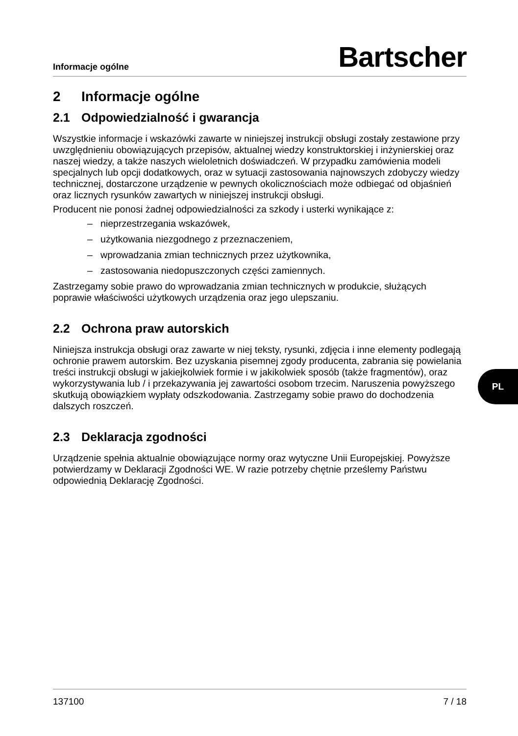Informacje ogólne
Bartscher
2 Informacje ogólne
2.1 Odpowiedzialność i gwarancja
Wszystkie informacje i wskazówki zawarte w niniejszej instrukcji obsługi zostały zestawione przy uwzględnieniu obowiązujących przepisów, aktualnej wiedzy konstruktorskiej i inżynierskiej oraz naszej wiedzy, a także naszych wieloletnich doświadczeń. W przypadku zamówienia modeli specjalnych lub opcji dodatkowych, oraz w sytuacji zastosowania najnowszych zdobyczy wiedzy technicznej, dostarczone urządzenie w pewnych okolicznościach może odbiegać od objaśnień oraz licznych rysunków zawartych w niniejszej instrukcji obsługi.
Producent nie ponosi żadnej odpowiedzialności za szkody i usterki wynikające z:
– nieprzestrzegania wskazówek,
– użytkowania niezgodnego z przeznaczeniem,
– wprowadzania zmian technicznych przez użytkownika,
– zastosowania niedopuszczonych części zamiennych.
Zastrzegamy sobie prawo do wprowadzania zmian technicznych w produkcie, służących poprawie właściwości użytkowych urządzenia oraz jego ulepszaniu.
2.2 Ochrona praw autorskich
Niniejsza instrukcja obsługi oraz zawarte w niej teksty, rysunki, zdjęcia i inne elementy podlegają ochronie prawem autorskim. Bez uzyskania pisemnej zgody producenta, zabrania się powielania treści instrukcji obsługi w jakiejkolwiek formie i w jakikolwiek sposób (także fragmentów), oraz wykorzystywania lub / i przekazywania jej zawartości osobom trzecim. Naruszenia powyższego skutkują obowiązkiem wypłaty odszkodowania. Zastrzegamy sobie prawo do dochodzenia dalszych roszczeń.
2.3 Deklaracja zgodności
Urządzenie spełnia aktualnie obowiązujące normy oraz wytyczne Unii Europejskiej. Powyższe potwierdzamy w Deklaracji Zgodności WE. W razie potrzeby chętnie prześlemy Państwu odpowiednią Deklarację Zgodności.
PL
137100 7 / 18